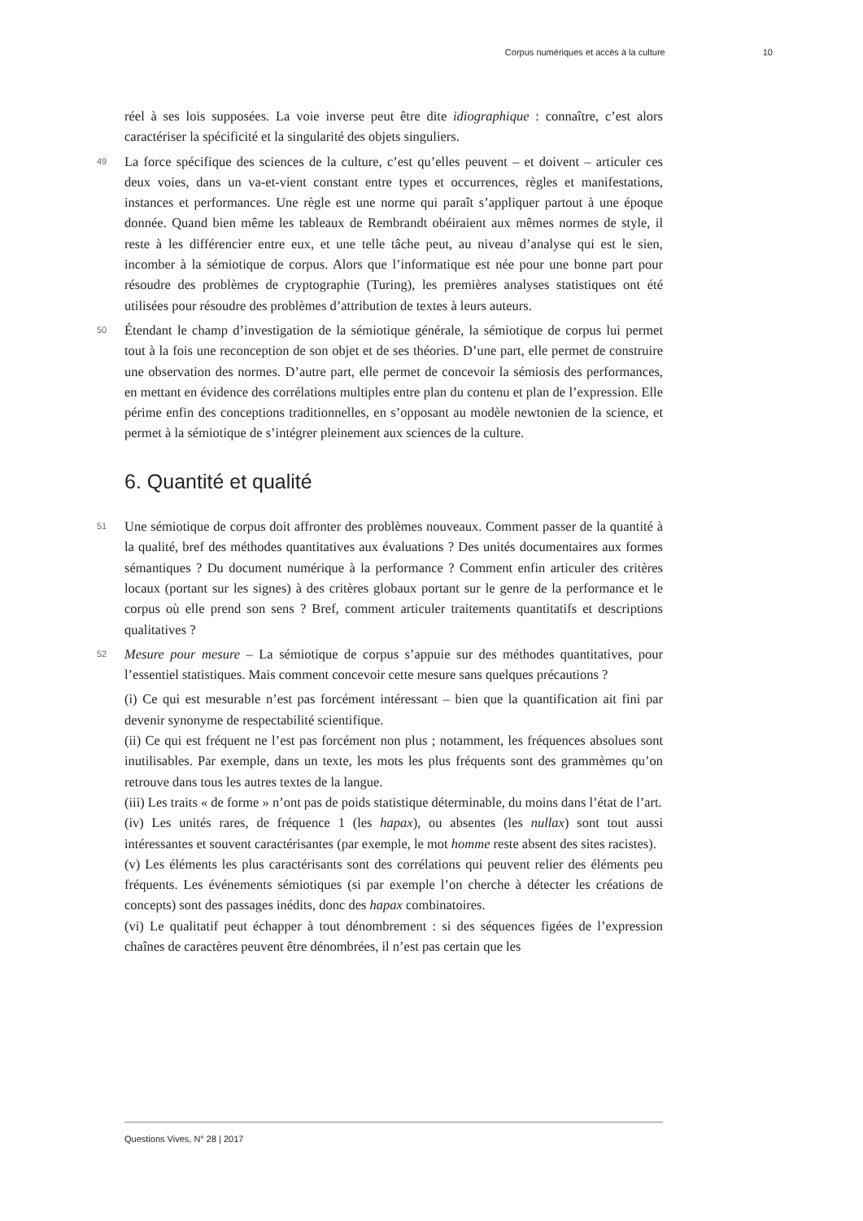Corpus numériques et accès à la culture 10
réel à ses lois supposées. La voie inverse peut être dite idiographique : connaître, c’est alors caractériser la spécificité et la singularité des objets singuliers.
49 La force spécifique des sciences de la culture, c’est qu’elles peuvent – et doivent – articuler ces deux voies, dans un va-et-vient constant entre types et occurrences, règles et manifestations, instances et performances. Une règle est une norme qui paraît s’appliquer partout à une époque donnée. Quand bien même les tableaux de Rembrandt obéiraient aux mêmes normes de style, il reste à les différencier entre eux, et une telle tâche peut, au niveau d’analyse qui est le sien, incomber à la sémiotique de corpus. Alors que l’informatique est née pour une bonne part pour résoudre des problèmes de cryptographie (Turing), les premières analyses statistiques ont été utilisées pour résoudre des problèmes d’attribution de textes à leurs auteurs.
50 Étendant le champ d’investigation de la sémiotique générale, la sémiotique de corpus lui permet tout à la fois une reconception de son objet et de ses théories. D’une part, elle permet de construire une observation des normes. D’autre part, elle permet de concevoir la sémiosis des performances, en mettant en évidence des corrélations multiples entre plan du contenu et plan de l’expression. Elle périme enfin des conceptions traditionnelles, en s’opposant au modèle newtonien de la science, et permet à la sémiotique de s’intégrer pleinement aux sciences de la culture.
6. Quantité et qualité
51 Une sémiotique de corpus doit affronter des problèmes nouveaux. Comment passer de la quantité à la qualité, bref des méthodes quantitatives aux évaluations ? Des unités documentaires aux formes sémantiques ? Du document numérique à la performance ? Comment enfin articuler des critères locaux (portant sur les signes) à des critères globaux portant sur le genre de la performance et le corpus où elle prend son sens ? Bref, comment articuler traitements quantitatifs et descriptions qualitatives ?
52 Mesure pour mesure – La sémiotique de corpus s’appuie sur des méthodes quantitatives, pour l’essentiel statistiques. Mais comment concevoir cette mesure sans quelques précautions ?
(i) Ce qui est mesurable n’est pas forcément intéressant – bien que la quantification ait fini par devenir synonyme de respectabilité scientifique.
(ii) Ce qui est fréquent ne l’est pas forcément non plus ; notamment, les fréquences absolues sont inutilisables. Par exemple, dans un texte, les mots les plus fréquents sont des grammèmes qu’on retrouve dans tous les autres textes de la langue.
(iii) Les traits « de forme » n’ont pas de poids statistique déterminable, du moins dans l’état de l’art.
(iv) Les unités rares, de fréquence 1 (les hapax), ou absentes (les nullax) sont tout aussi intéressantes et souvent caractérisantes (par exemple, le mot homme reste absent des sites racistes).
(v) Les éléments les plus caractérisants sont des corrélations qui peuvent relier des éléments peu fréquents. Les événements sémiotiques (si par exemple l’on cherche à détecter les créations de concepts) sont des passages inédits, donc des hapax combinatoires.
(vi) Le qualitatif peut échapper à tout dénombrement : si des séquences figées de l’expression chaînes de caractères peuvent être dénombrées, il n’est pas certain que les
Questions Vives, N° 28 | 2017